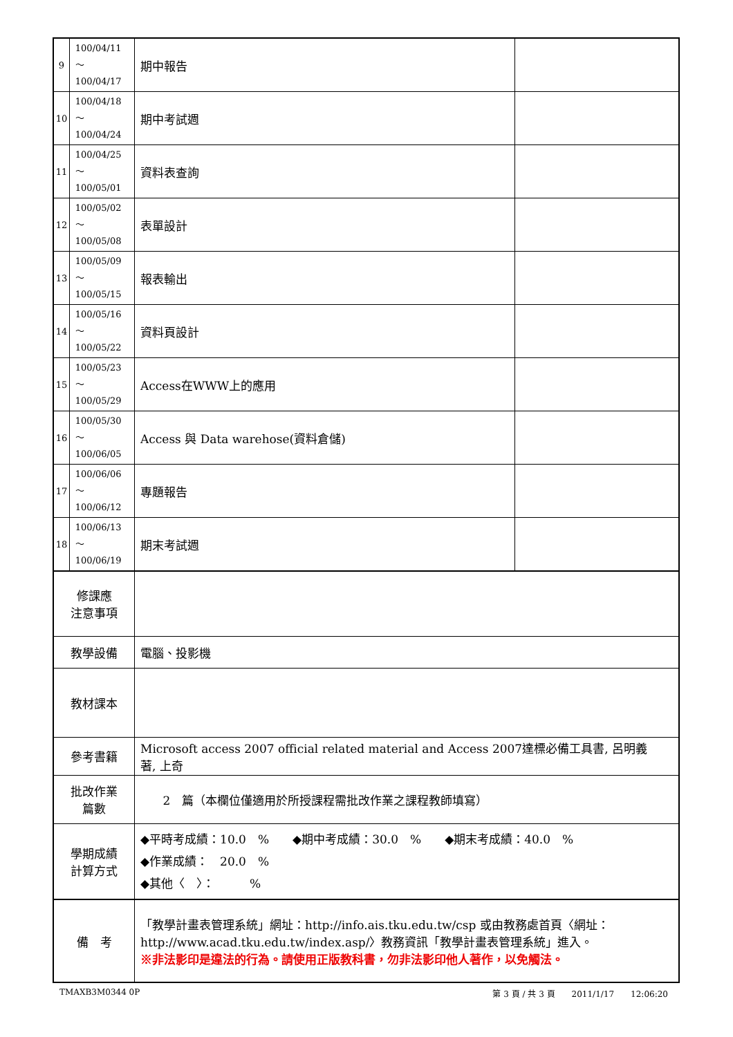| 9 | 100/04/11～ 100/04/17 | 期中報告 | |
| 10 | 100/04/18～ 100/04/24 | 期中考試週 | |
| 11 | 100/04/25～ 100/05/01 | 資料表查詢 | |
| 12 | 100/05/02～ 100/05/08 | 表單設計 | |
| 13 | 100/05/09～ 100/05/15 | 報表輸出 | |
| 14 | 100/05/16～ 100/05/22 | 資料頁設計 | |
| 15 | 100/05/23～ 100/05/29 | Access在WWW上的應用 | |
| 16 | 100/05/30～ 100/06/05 | Access 與 Data warehose(資料倉儲) | |
| 17 | 100/06/06～ 100/06/12 | 專題報告 | |
| 18 | 100/06/13～ 100/06/19 | 期末考試週 | |
| 修課應 注意事項 | | | |
| 教學設備 | | 電腦、投影機 | |
| 教材課本 | | | |
| 參考書籍 | | Microsoft access 2007 official related material and Access 2007達標必備工具書, 呂明義 著, 上奇 | |
| 批改作業 篇數 | | 2 篇（本欄位僅適用於所授課程需批改作業之課程教師填寫） | |
| 學期成績 計算方式 | | ◆平時考成績：10.0 % ◆期中考成績：30.0 % ◆期末考成績：40.0 % ◆作業成績： 20.0 % ◆其他〈 〉： % | |
| 備 考 | | 「教學計畫表管理系統」網址： http://info.ais.tku.edu.tw/csp 或由教務處首頁〈網址： http://www.acad.tku.edu.tw/index.asp/ 〉教務資訊「教學計畫表管理系統」進入。 ※非法影印是違法的行為。請使用正版教科書，勿非法影印他人著作，以免觸法。 | |
TMAXB3M0344 0P 第 3 頁 / 共 3 頁　　2011/1/17　　12:06:20